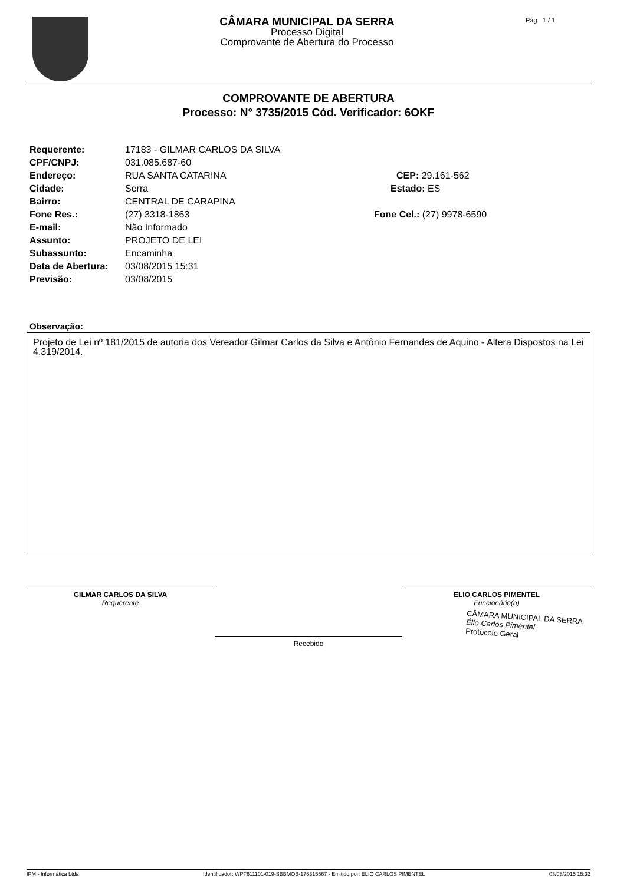CÂMARA MUNICIPAL DA SERRA
Processo Digital
Comprovante de Abertura do Processo
Pág 1 / 1
COMPROVANTE DE ABERTURA
Processo: N° 3735/2015 Cód. Verificador: 6OKF
Requerente: 17183 - GILMAR CARLOS DA SILVA
CPF/CNPJ: 031.085.687-60
Endereço: RUA SANTA CATARINA CEP: 29.161-562
Cidade: Serra Estado: ES
Bairro: CENTRAL DE CARAPINA
Fone Res.: (27) 3318-1863 Fone Cel.: (27) 9978-6590
E-mail: Não Informado
Assunto: PROJETO DE LEI
Subassunto: Encaminha
Data de Abertura: 03/08/2015 15:31
Previsão: 03/08/2015
Observação:
Projeto de Lei nº 181/2015 de autoria dos Vereador Gilmar Carlos da Silva e Antônio Fernandes de Aquino - Altera Dispostos na Lei 4.319/2014.
GILMAR CARLOS DA SILVA
Requerente
ELIO CARLOS PIMENTEL
Funcionário(a)
Recebido
CÂMARA MUNICIPAL DA SERRA
Élio Carlos Pimentel
Protocolo Geral
IPM - Informática Ltda Identificador: WPT611101-019-SBBMOB-176315567 - Emitido por: ELIO CARLOS PIMENTEL 03/08/2015 15:32